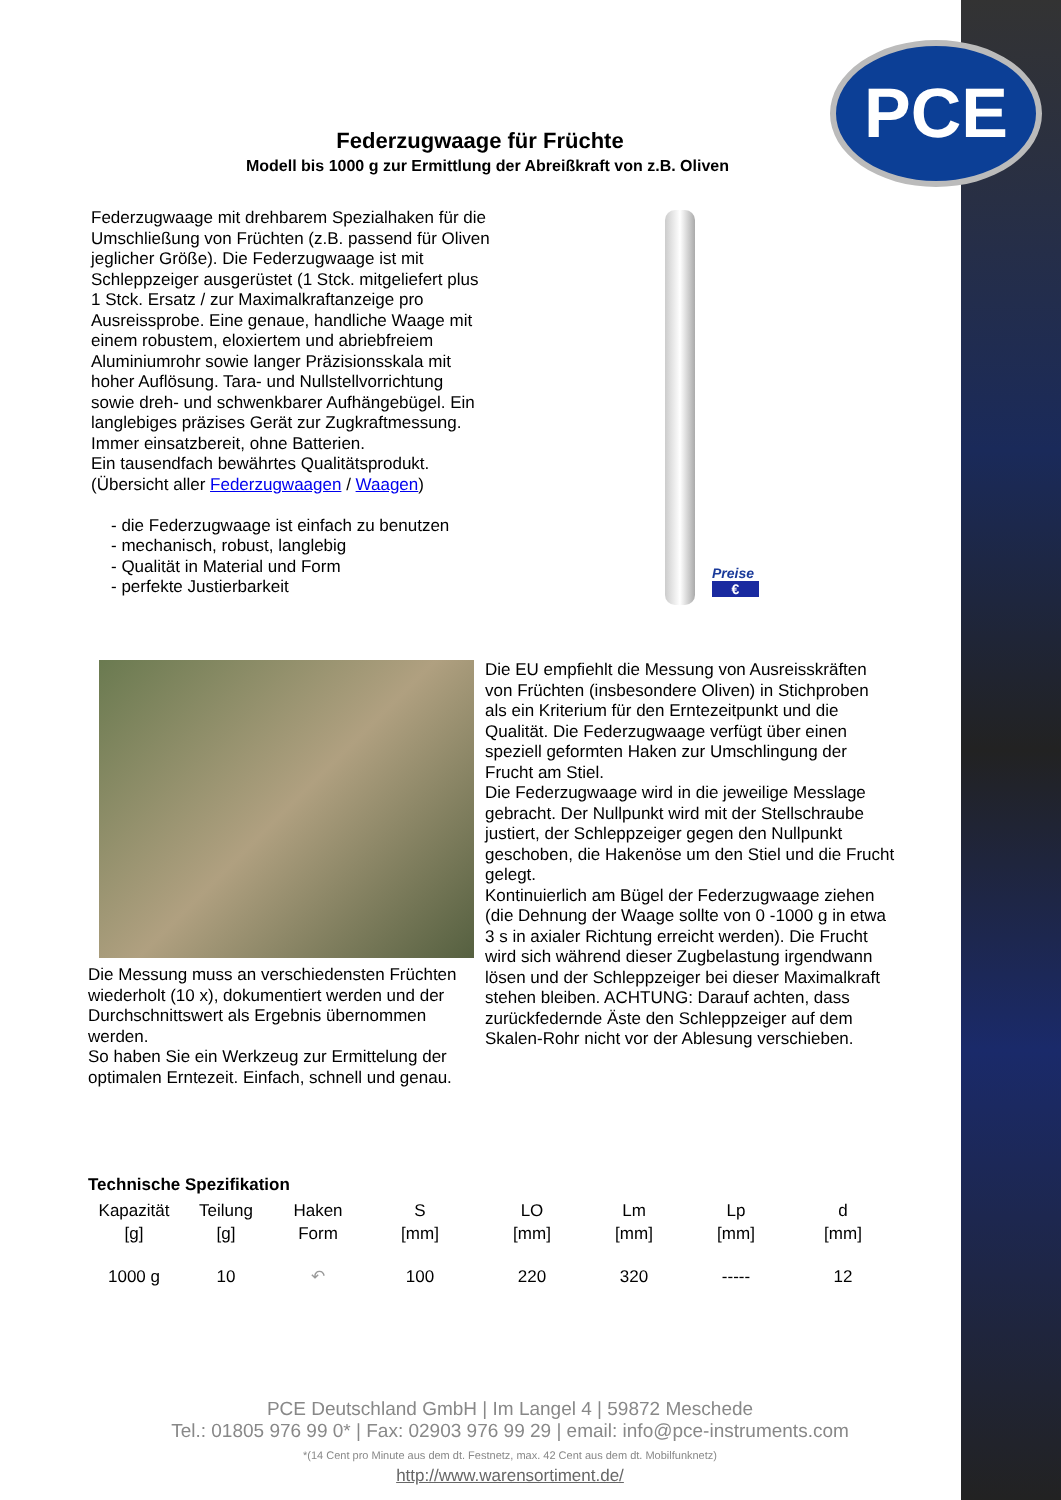PCE
Federzugwaage für Früchte
Modell bis 1000 g zur Ermittlung der Abreißkraft von z.B. Oliven
Federzugwaage mit drehbarem Spezialhaken für die Umschließung von Früchten (z.B. passend für Oliven jeglicher Größe). Die Federzugwaage ist mit Schleppzeiger ausgerüstet (1 Stck. mitgeliefert plus 1 Stck. Ersatz / zur Maximalkraftanzeige pro Ausreissprobe. Eine genaue, handliche Waage mit einem robustem, eloxiertem und abriebfreiem Aluminiumrohr sowie langer Präzisionsskala mit hoher Auflösung. Tara- und Nullstellvorrichtung sowie dreh- und schwenkbarer Aufhängebügel. Ein langlebiges präzises Gerät zur Zugkraftmessung. Immer einsatzbereit, ohne Batterien.
Ein tausendfach bewährtes Qualitätsprodukt.
(Übersicht aller Federzugwaagen / Waagen)
- die Federzugwaage ist einfach zu benutzen
- mechanisch, robust, langlebig
- Qualität in Material und Form
- perfekte Justierbarkeit
Preise
€
Die Messung muss an verschiedensten Früchten wiederholt (10 x), dokumentiert werden und der Durchschnittswert als Ergebnis übernommen werden.
So haben Sie ein Werkzeug zur Ermittelung der optimalen Erntezeit. Einfach, schnell und genau.
Die EU empfiehlt die Messung von Ausreisskräften von Früchten (insbesondere Oliven) in Stichproben als ein Kriterium für den Erntezeitpunkt und die Qualität. Die Federzugwaage verfügt über einen speziell geformten Haken zur Umschlingung der Frucht am Stiel.
Die Federzugwaage wird in die jeweilige Messlage gebracht. Der Nullpunkt wird mit der Stellschraube justiert, der Schleppzeiger gegen den Nullpunkt geschoben, die Hakenöse um den Stiel und die Frucht gelegt.
Kontinuierlich am Bügel der Federzugwaage ziehen (die Dehnung der Waage sollte von 0 -1000 g in etwa 3 s in axialer Richtung erreicht werden). Die Frucht wird sich während dieser Zugbelastung irgendwann lösen und der Schleppzeiger bei dieser Maximalkraft stehen bleiben. ACHTUNG: Darauf achten, dass zurückfedernde Äste den Schleppzeiger auf dem Skalen-Rohr nicht vor der Ablesung verschieben.
Technische Spezifikation
| Kapazität [g] | Teilung [g] | Haken Form | S [mm] | LO [mm] | Lm [mm] | Lp [mm] | d [mm] |
| --- | --- | --- | --- | --- | --- | --- | --- |
| 1000 g | 10 | ↶ | 100 | 220 | 320 | ----- | 12 |
PCE Deutschland GmbH | Im Langel 4 | 59872 Meschede
Tel.: 01805 976 99 0* | Fax: 02903 976 99 29 | email: info@pce-instruments.com
*(14 Cent pro Minute aus dem dt. Festnetz, max. 42 Cent aus dem dt. Mobilfunknetz)
http://www.warensortiment.de/